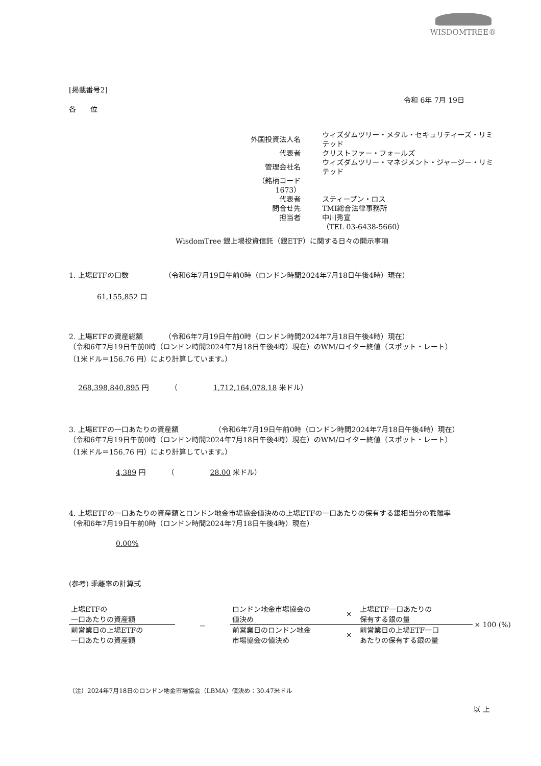WISDOMTREE®
[掲載番号2]
令和 6年 7月 19日
各  位
| 外国投資法人名 | ウィズダムツリー・メタル・セキュリティーズ・リミテッド |
| 代表者 | クリストファー・フォールズ |
| 管理会社名 | ウィズダムツリー・マネジメント・ジャージー・リミテッド |
| （銘柄コード 1673） | |
| 代表者 | スティーブン・ロス |
| 問合せ先 | TMI総合法律事務所 |
| 担当者 | 中川秀宣 |
| | （TEL 03-6438-5660） |
WisdomTree 銀上場投資信託（銀ETF）に関する日々の開示事項
1. 上場ETFの口数     （令和6年7月19日午前0時（ロンドン時間2024年7月18日午後4時）現在）
61,155,852 口
2. 上場ETFの資産総額   （令和6年7月19日午前0時（ロンドン時間2024年7月18日午後4時）現在）
（令和6年7月19日午前0時（ロンドン時間2024年7月18日午後4時）現在）のWM/ロイター終値（スポット・レート）
（1米ドル＝156.76 円）により計算しています。）
268,398,840,895 円   （     1,712,164,078.18 米ドル）
3. 上場ETFの一口あたりの資産額     （令和6年7月19日午前0時（ロンドン時間2024年7月18日午後4時）現在）
（令和6年7月19日午前0時（ロンドン時間2024年7月18日午後4時）現在）のWM/ロイター終値（スポット・レート）
（1米ドル＝156.76 円）により計算しています。）
4,389 円   （     28.00 米ドル）
4. 上場ETFの一口あたりの資産額とロンドン地金市場協会値決めの上場ETFの一口あたりの保有する銀相当分の乖離率
（令和6年7月19日午前0時（ロンドン時間2024年7月18日午後4時）現在）
0.00%
(参考) 乖離率の計算式
| 上場ETFの 一口あたりの資産額 | － | ロンドン地金市場協会の 値決め | × | 上場ETF一口あたりの 保有する銀の量 | × 100 (%) |
| 前営業日の上場ETFの 一口あたりの資産額 | | 前営業日のロンドン地金 市場協会の値決め | × | 前営業日の上場ETF一口 あたりの保有する銀の量 | |
（注）2024年7月18日のロンドン地金市場協会（LBMA）値決め：30.47米ドル
以 上